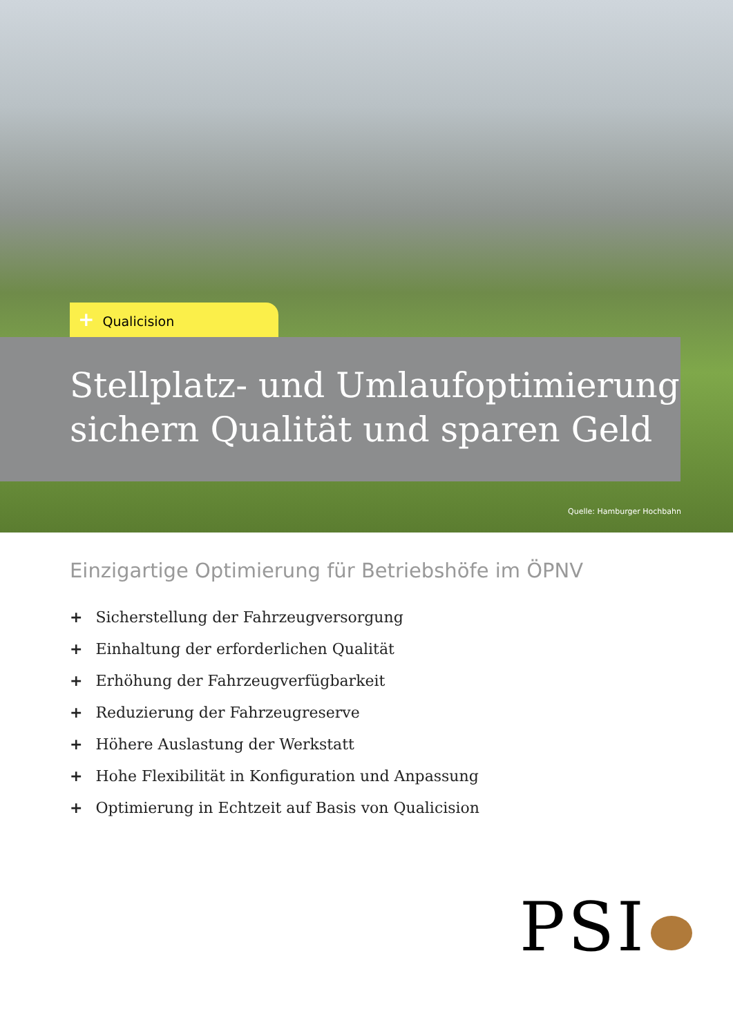+ Qualicision
Stellplatz- und Umlaufoptimierung sichern Qualität und sparen Geld
Quelle: Hamburger Hochbahn
Einzigartige Optimierung für Betriebshöfe im ÖPNV
+ Sicherstellung der Fahrzeugversorgung
+ Einhaltung der erforderlichen Qualität
+ Erhöhung der Fahrzeugverfügbarkeit
+ Reduzierung der Fahrzeugreserve
+ Höhere Auslastung der Werkstatt
+ Hohe Flexibilität in Konfiguration und Anpassung
+ Optimierung in Echtzeit auf Basis von Qualicision
PSI